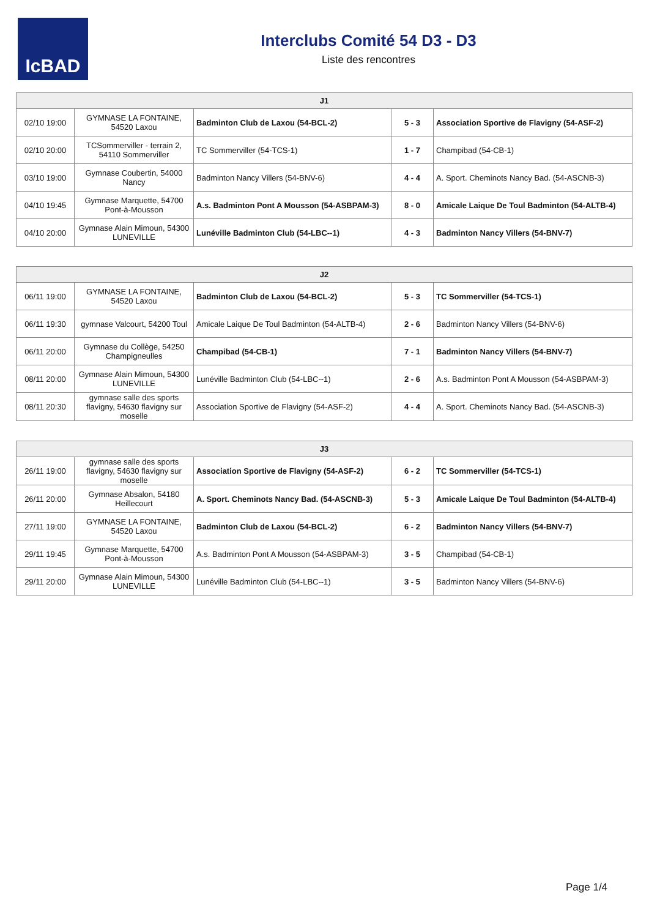IcBAD
Interclubs Comité 54 D3 - D3
Liste des rencontres
| J1 | | | | |
| --- | --- | --- | --- | --- |
| 02/10 19:00 | GYMNASE LA FONTAINE, 54520 Laxou | Badminton Club de Laxou (54-BCL-2) | 5 - 3 | Association Sportive de Flavigny (54-ASF-2) |
| 02/10 20:00 | TCSommerviller - terrain 2, 54110 Sommerviller | TC Sommerviller (54-TCS-1) | 1 - 7 | Champibad (54-CB-1) |
| 03/10 19:00 | Gymnase Coubertin, 54000 Nancy | Badminton Nancy Villers (54-BNV-6) | 4 - 4 | A. Sport. Cheminots Nancy Bad. (54-ASCNB-3) |
| 04/10 19:45 | Gymnase Marquette, 54700 Pont-à-Mousson | A.s. Badminton Pont A Mousson (54-ASBPAM-3) | 8 - 0 | Amicale Laique De Toul Badminton (54-ALTB-4) |
| 04/10 20:00 | Gymnase Alain Mimoun, 54300 LUNEVILLE | Lunéville Badminton Club (54-LBC--1) | 4 - 3 | Badminton Nancy Villers (54-BNV-7) |
| J2 | | | | |
| --- | --- | --- | --- | --- |
| 06/11 19:00 | GYMNASE LA FONTAINE, 54520 Laxou | Badminton Club de Laxou (54-BCL-2) | 5 - 3 | TC Sommerviller (54-TCS-1) |
| 06/11 19:30 | gymnase Valcourt, 54200 Toul | Amicale Laique De Toul Badminton (54-ALTB-4) | 2 - 6 | Badminton Nancy Villers (54-BNV-6) |
| 06/11 20:00 | Gymnase du Collège, 54250 Champigneulles | Champibad (54-CB-1) | 7 - 1 | Badminton Nancy Villers (54-BNV-7) |
| 08/11 20:00 | Gymnase Alain Mimoun, 54300 LUNEVILLE | Lunéville Badminton Club (54-LBC--1) | 2 - 6 | A.s. Badminton Pont A Mousson (54-ASBPAM-3) |
| 08/11 20:30 | gymnase salle des sports flavigny, 54630 flavigny sur moselle | Association Sportive de Flavigny (54-ASF-2) | 4 - 4 | A. Sport. Cheminots Nancy Bad. (54-ASCNB-3) |
| J3 | | | | |
| --- | --- | --- | --- | --- |
| 26/11 19:00 | gymnase salle des sports flavigny, 54630 flavigny sur moselle | Association Sportive de Flavigny (54-ASF-2) | 6 - 2 | TC Sommerviller (54-TCS-1) |
| 26/11 20:00 | Gymnase Absalon, 54180 Heillecourt | A. Sport. Cheminots Nancy Bad. (54-ASCNB-3) | 5 - 3 | Amicale Laique De Toul Badminton (54-ALTB-4) |
| 27/11 19:00 | GYMNASE LA FONTAINE, 54520 Laxou | Badminton Club de Laxou (54-BCL-2) | 6 - 2 | Badminton Nancy Villers (54-BNV-7) |
| 29/11 19:45 | Gymnase Marquette, 54700 Pont-à-Mousson | A.s. Badminton Pont A Mousson (54-ASBPAM-3) | 3 - 5 | Champibad (54-CB-1) |
| 29/11 20:00 | Gymnase Alain Mimoun, 54300 LUNEVILLE | Lunéville Badminton Club (54-LBC--1) | 3 - 5 | Badminton Nancy Villers (54-BNV-6) |
Page 1/4